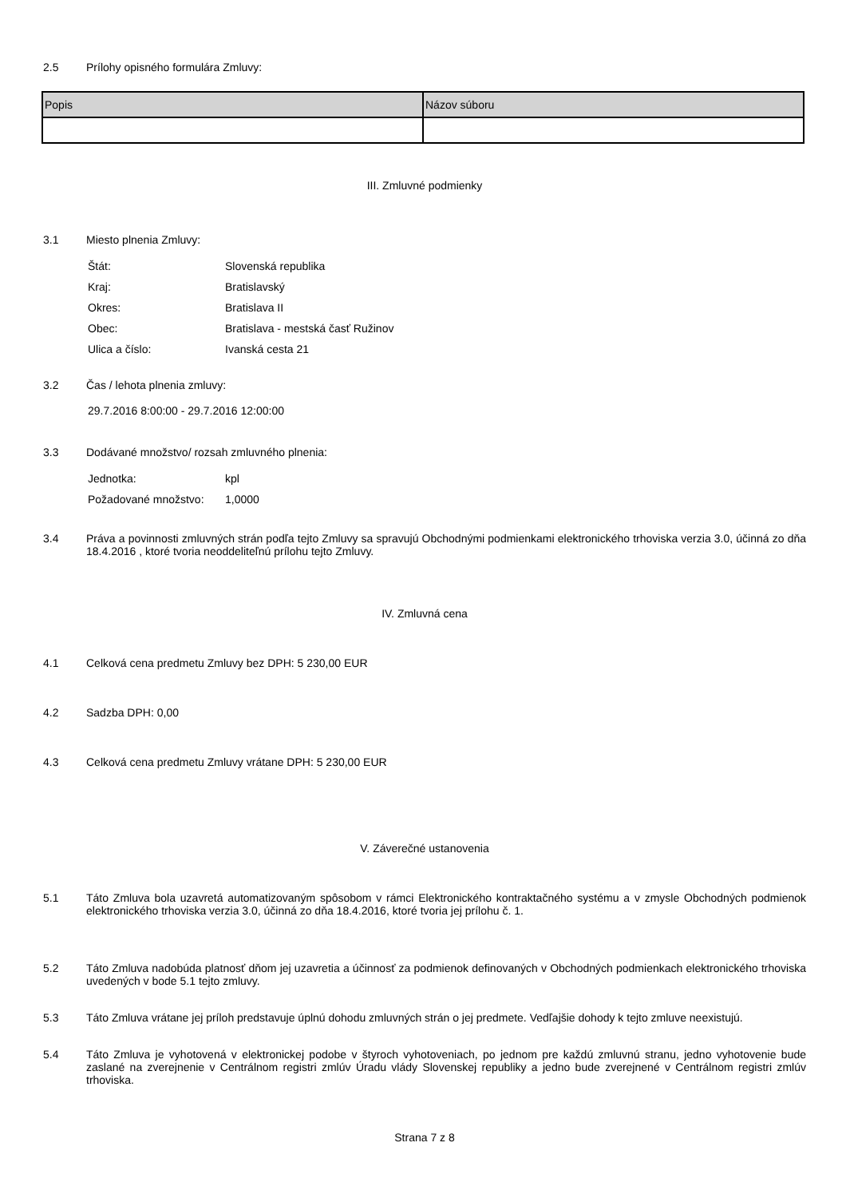2.5
Prílohy opisného formulára Zmluvy:
| Popis | Názov súboru |
| --- | --- |
III. Zmluvné podmienky
3.1
Miesto plnenia Zmluvy:
| Štát: | Slovenská republika |
| Kraj: | Bratislavský |
| Okres: | Bratislava II |
| Obec: | Bratislava - mestská časť Ružinov |
| Ulica a číslo: | Ivanská cesta 21 |
3.2
Čas / lehota plnenia zmluvy:
29.7.2016 8:00:00 - 29.7.2016 12:00:00
3.3
Dodávané množstvo/ rozsah zmluvného plnenia:
| Jednotka: | kpl |
| Požadované množstvo: | 1,0000 |
3.4
Práva a povinnosti zmluvných strán podľa tejto Zmluvy sa spravujú Obchodnými podmienkami elektronického trhoviska verzia 3.0, účinná zo dňa 18.4.2016 , ktoré tvoria neoddeliteľnú prílohu tejto Zmluvy.
IV. Zmluvná cena
4.1
Celková cena predmetu Zmluvy bez DPH: 5 230,00 EUR
4.2
Sadzba DPH: 0,00
4.3
Celková cena predmetu Zmluvy vrátane DPH: 5 230,00 EUR
V. Záverečné ustanovenia
5.1
Táto Zmluva bola uzavretá automatizovaným spôsobom v rámci Elektronického kontraktačného systému a v zmysle Obchodných podmienok elektronického trhoviska verzia 3.0, účinná zo dňa 18.4.2016, ktoré tvoria jej prílohu č. 1.
5.2
Táto Zmluva nadobúda platnosť dňom jej uzavretia a účinnosť za podmienok definovaných v Obchodných podmienkach elektronického trhoviska uvedených v bode 5.1 tejto zmluvy.
5.3
Táto Zmluva vrátane jej príloh predstavuje úplnú dohodu zmluvných strán o jej predmete. Vedľajšie dohody k tejto zmluve neexistujú.
5.4
Táto Zmluva je vyhotovená v elektronickej podobe v štyroch vyhotoveniach, po jednom pre každú zmluvnú stranu, jedno vyhotovenie bude zaslané na zverejnenie v Centrálnom registri zmlúv Úradu vlády Slovenskej republiky a jedno bude zverejnené v Centrálnom registri zmlúv trhoviska.
Strana 7 z 8